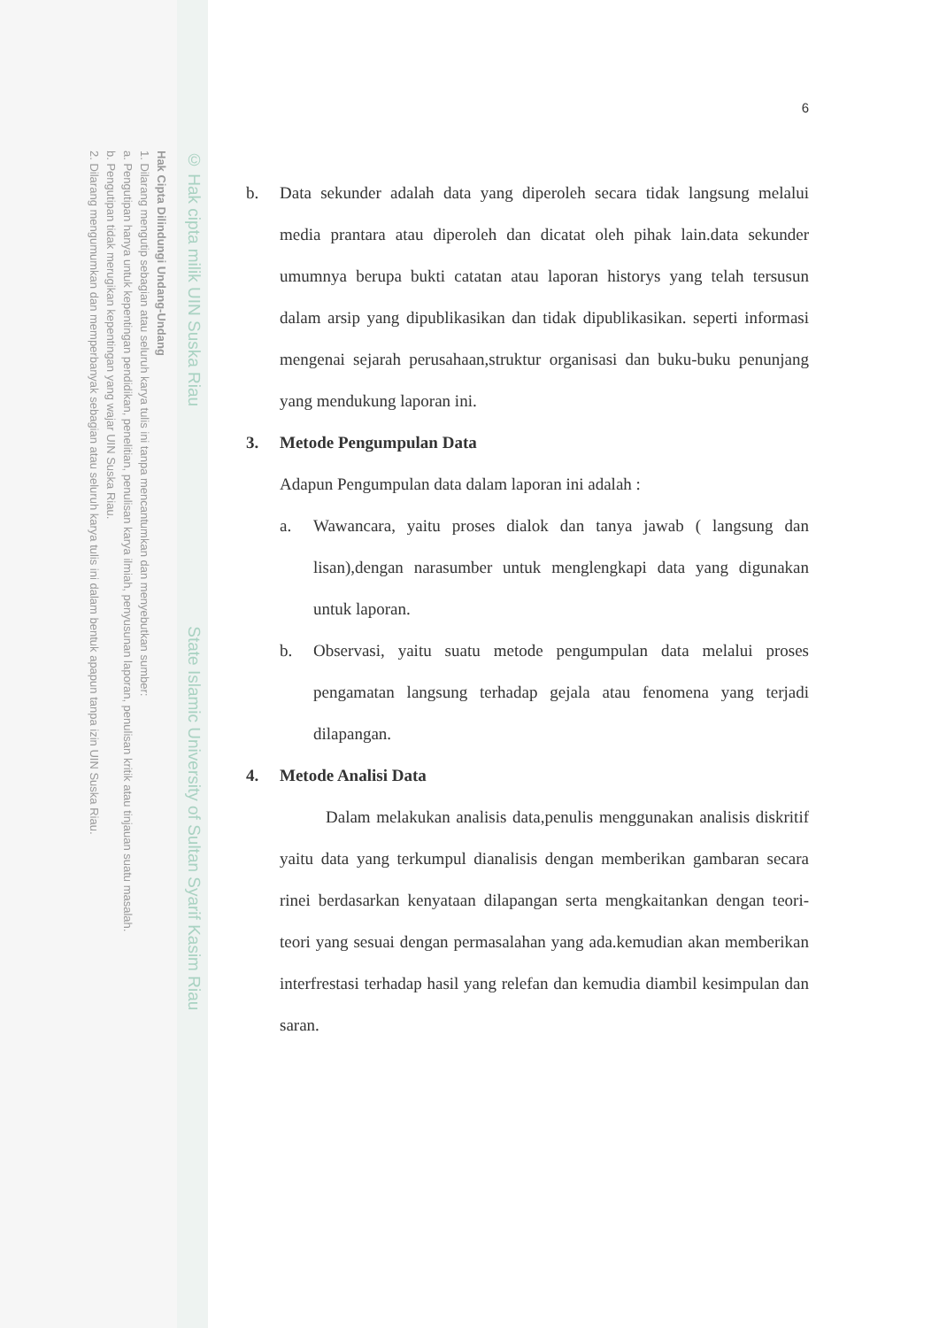© Hak cipta milik UIN Suska Riau State Islamic University of Sultan Syarif Kasim Riau
Hak Cipta Dilindungi Undang-Undang
1. Dilarang mengutip sebagian atau seluruh karya tulis ini tanpa mencantumkan dan menyebutkan sumber:
a. Pengutipan hanya untuk kepentingan pendidikan, penelitian, penulisan karya ilmiah, penyusunan laporan, penulisan kritik atau tinjauan suatu masalah.
b. Pengutipan tidak merugikan kepentingan yang wajar UIN Suska Riau.
2. Dilarang mengumumkan dan memperbanyak sebagian atau seluruh karya tulis ini dalam bentuk apapun tanpa izin UIN Suska Riau.
6
b. Data sekunder adalah data yang diperoleh secara tidak langsung melalui media prantara atau diperoleh dan dicatat oleh pihak lain.data sekunder umumnya berupa bukti catatan atau laporan historys yang telah tersusun dalam arsip yang dipublikasikan dan tidak dipublikasikan. seperti informasi mengenai sejarah perusahaan,struktur organisasi dan buku-buku penunjang yang mendukung laporan ini.
3. Metode Pengumpulan Data
Adapun Pengumpulan data dalam laporan ini adalah :
a. Wawancara, yaitu proses dialok dan tanya jawab ( langsung dan lisan),dengan narasumber untuk menglengkapi data yang digunakan untuk laporan.
b. Observasi, yaitu suatu metode pengumpulan data melalui proses pengamatan langsung terhadap gejala atau fenomena yang terjadi dilapangan.
4. Metode Analisi Data
Dalam melakukan analisis data,penulis menggunakan analisis diskritif yaitu data yang terkumpul dianalisis dengan memberikan gambaran secara rinei berdasarkan kenyataan dilapangan serta mengkaitankan dengan teori-teori yang sesuai dengan permasalahan yang ada.kemudian akan memberikan interfrestasi terhadap hasil yang relefan dan kemudia diambil kesimpulan dan saran.